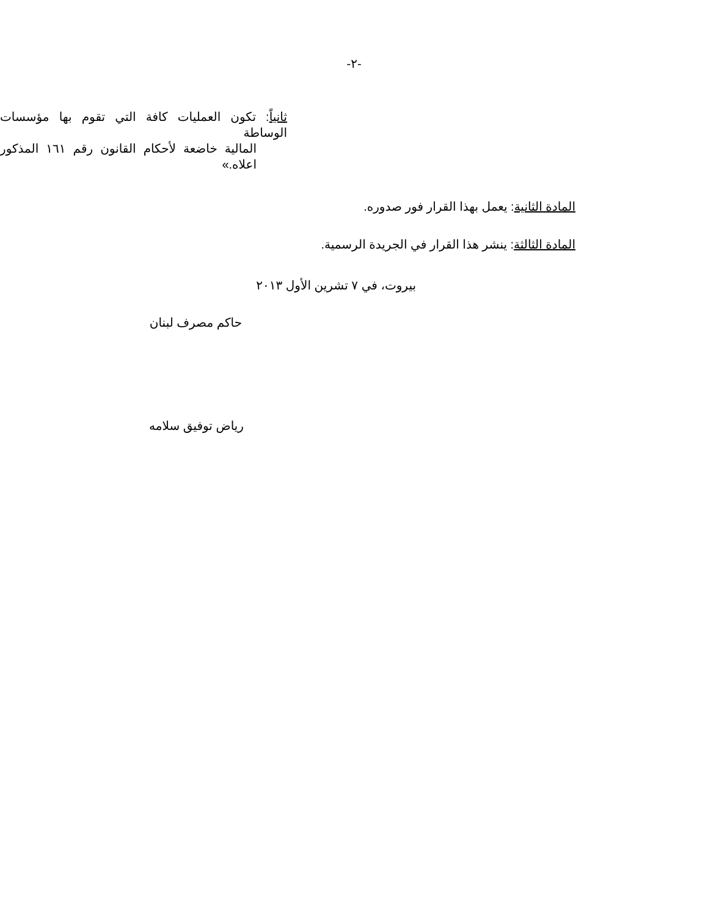-٢-
ثانياً: تكون العمليات كافة التي تقوم بها مؤسسات الوساطة
المالية خاضعة لأحكام القانون رقم ١٦١ المذكور اعلاه.»
المادة الثانية: يعمل بهذا القرار فور صدوره.
المادة الثالثة: ينشر هذا القرار في الجريدة الرسمية.
بيروت، في ٧ تشرين الأول ٢٠١٣
حاكم مصرف لبنان
رياض توفيق سلامه